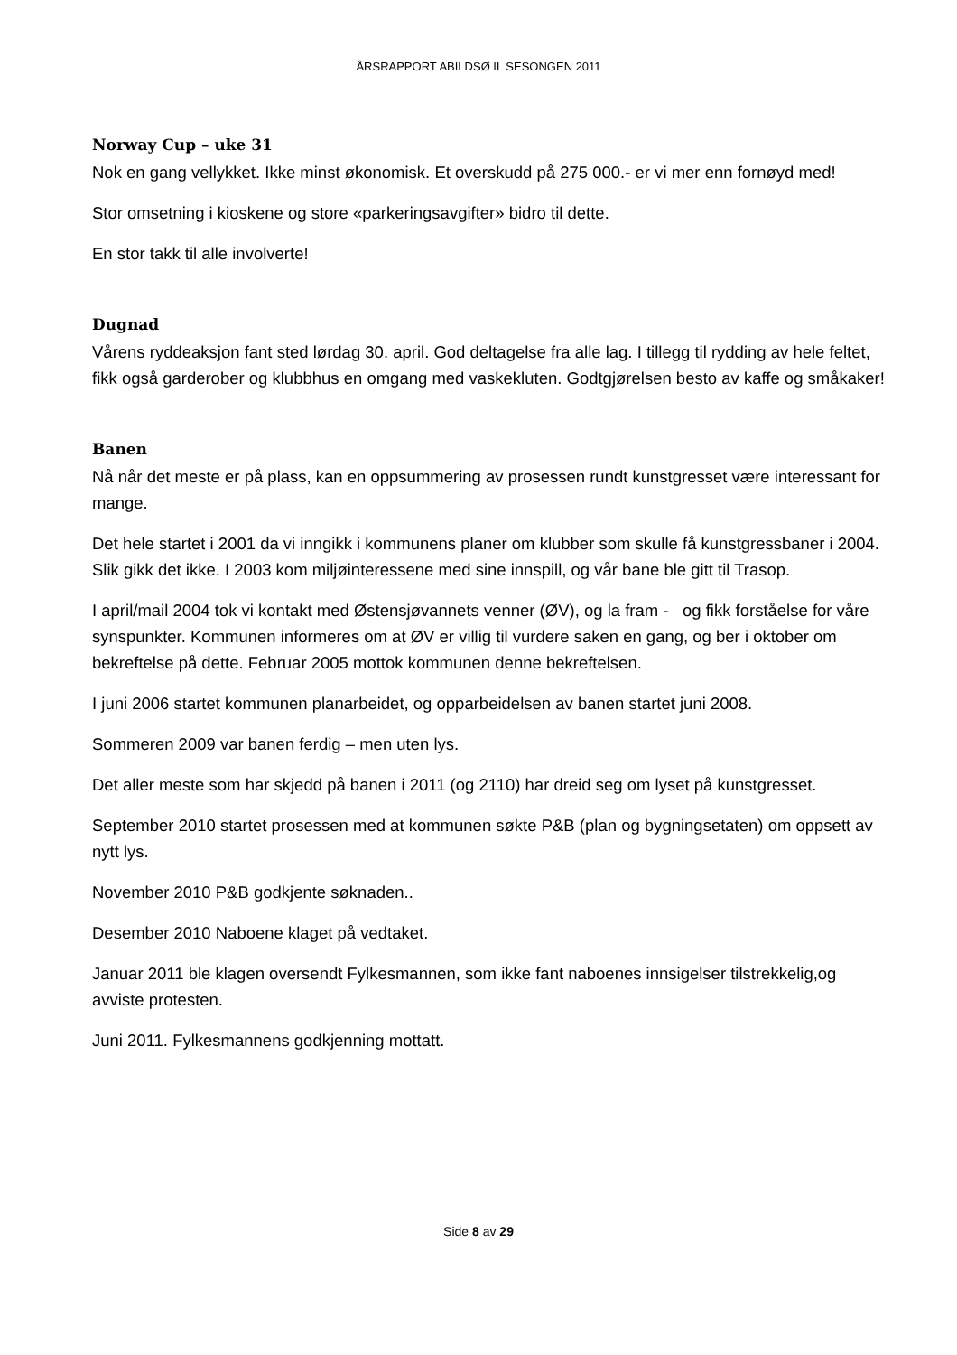ÅRSRAPPORT ABILDSØ IL SESONGEN 2011
Norway Cup – uke 31
Nok en gang vellykket. Ikke minst økonomisk. Et overskudd på 275 000.- er vi mer enn fornøyd med!
Stor omsetning i kioskene og store «parkeringsavgifter» bidro til dette.
En stor takk til alle involverte!
Dugnad
Vårens ryddeaksjon fant sted lørdag 30. april. God deltagelse fra alle lag. I tillegg til rydding av hele feltet, fikk også garderober og klubbhus en omgang med vaskekluten. Godtgjørelsen besto av kaffe og småkaker!
Banen
Nå når det meste er på plass, kan en oppsummering av prosessen rundt kunstgresset være interessant for mange.
Det hele startet i 2001 da vi inngikk i kommunens planer om klubber som skulle få kunstgressbaner i 2004. Slik gikk det ikke. I 2003 kom miljøinteressene med sine innspill, og vår bane ble gitt til Trasop.
I april/mail 2004 tok vi kontakt med Østensjøvannets venner (ØV), og la fram - og fikk forståelse for våre synspunkter. Kommunen informeres om at ØV er villig til vurdere saken en gang, og ber i oktober om bekreftelse på dette. Februar 2005 mottok kommunen denne bekreftelsen.
I juni 2006 startet kommunen planarbeidet, og opparbeidelsen av banen startet juni 2008.
Sommeren 2009 var banen ferdig – men uten lys.
Det aller meste som har skjedd på banen i 2011 (og 2110) har dreid seg om lyset på kunstgresset.
September 2010 startet prosessen med at kommunen søkte P&B (plan og bygningsetaten) om oppsett av nytt lys.
November 2010 P&B godkjente søknaden..
Desember 2010 Naboene klaget på vedtaket.
Januar 2011 ble klagen oversendt Fylkesmannen, som ikke fant naboenes innsigelser tilstrekkelig,og avviste protesten.
Juni 2011. Fylkesmannens godkjenning mottatt.
Side 8 av 29